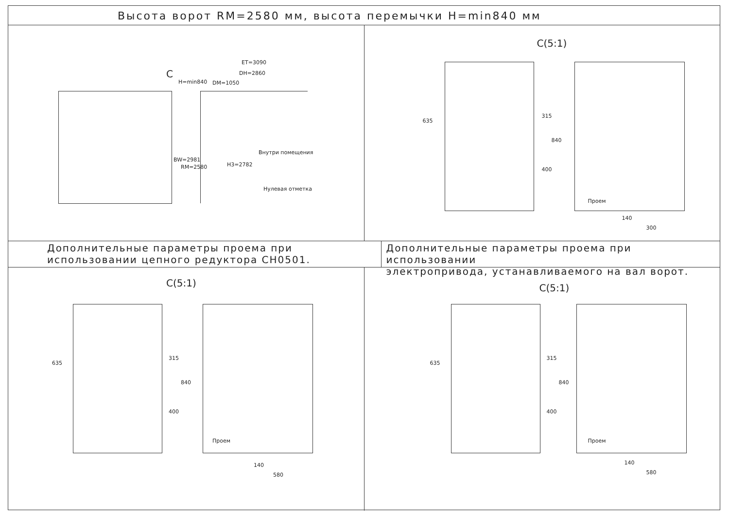Высота ворот RM=2580 мм, высота перемычки H=min840 мм
C
ET=3090
DH=2860
DM=1050 H=min840
BW=2981
RM=2580 H3=2782
Внутри помещения
Нулевая отметка
C(5:1)
635
315
840
400
Проем
140
300
Дополнительные параметры проема при
использовании цепного редуктора CH0501.
Дополнительные параметры проема при использовании
электропривода, устанавливаемого на вал ворот.
C(5:1)
635
315
840
400
Проем
140
580
C(5:1)
635
315
840
400
Проем
140
580